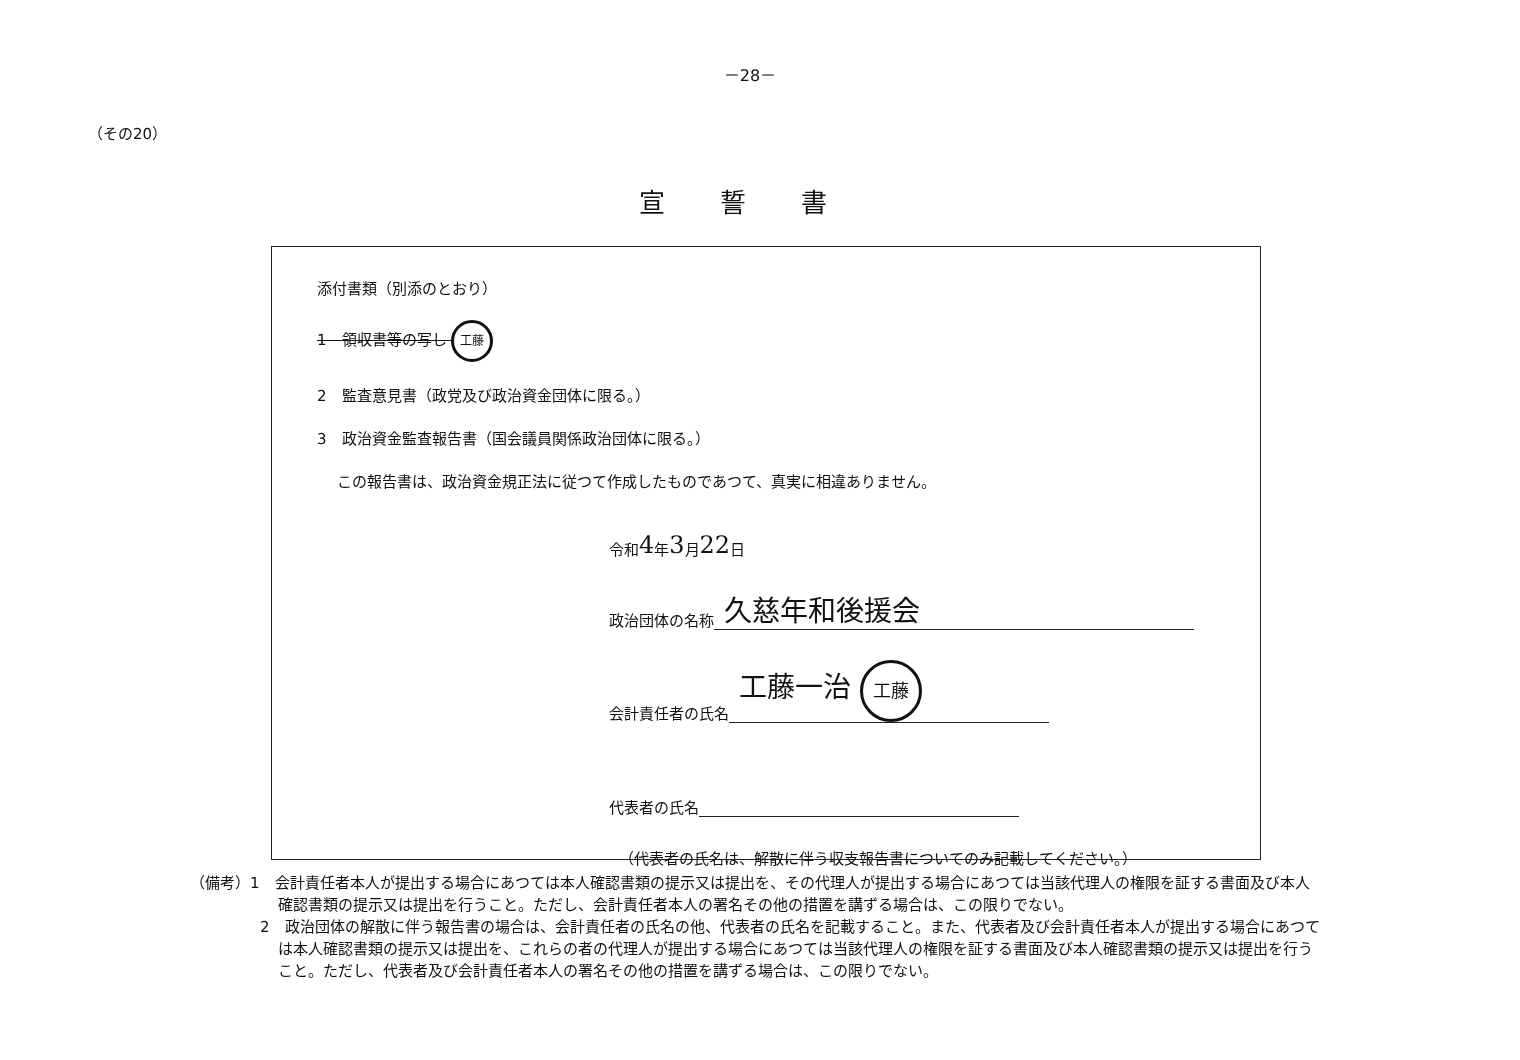－28－
（その20）
宣誓書
添付書類（別添のとおり）
1　領収書等の写し 工藤
2　監査意見書（政党及び政治資金団体に限る。）
3　政治資金監査報告書（国会議員関係政治団体に限る。）
この報告書は、政治資金規正法に従つて作成したものであつて、真実に相違ありません。
令和 4 年 3 月 22 日
政治団体の名称 久慈年和後援会
会計責任者の氏名 工藤一治 工藤
代表者の氏名
（代表者の氏名は、解散に伴う収支報告書についてのみ記載してください。）
（備考）1　会計責任者本人が提出する場合にあつては本人確認書類の提示又は提出を、その代理人が提出する場合にあつては当該代理人の権限を証する書面及び本人確認書類の提示又は提出を行うこと。ただし、会計責任者本人の署名その他の措置を講ずる場合は、この限りでない。
2　政治団体の解散に伴う報告書の場合は、会計責任者の氏名の他、代表者の氏名を記載すること。また、代表者及び会計責任者本人が提出する場合にあつては本人確認書類の提示又は提出を、これらの者の代理人が提出する場合にあつては当該代理人の権限を証する書面及び本人確認書類の提示又は提出を行うこと。ただし、代表者及び会計責任者本人の署名その他の措置を講ずる場合は、この限りでない。